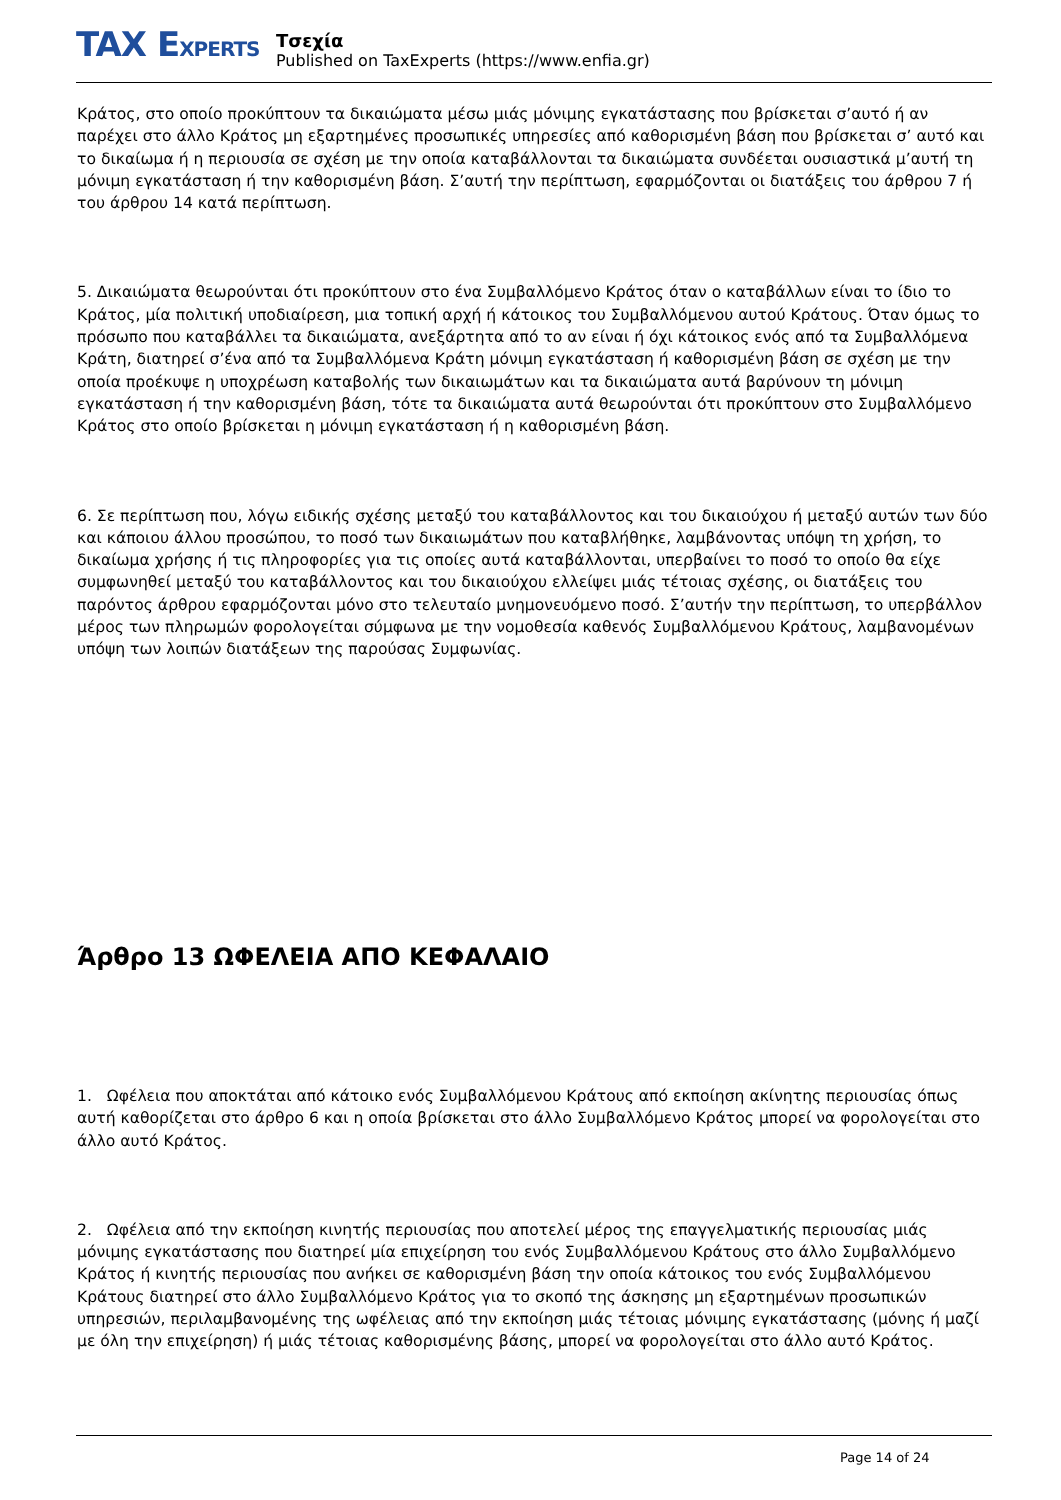TAX EXPERTS
Τσεχία
Published on TaxExperts (https://www.enfia.gr)
Κράτος, στο οποίο προκύπτουν τα δικαιώματα μέσω μιάς μόνιμης εγκατάστασης που βρίσκεται σ’αυτό ή αν παρέχει στο άλλο Κράτος μη εξαρτημένες προσωπικές υπηρεσίες από καθορισμένη βάση που βρίσκεται σ’ αυτό και το δικαίωμα ή η περιουσία σε σχέση με την οποία καταβάλλονται τα δικαιώματα συνδέεται ουσιαστικά μ’αυτή τη μόνιμη εγκατάσταση ή την καθορισμένη βάση. Σ’αυτή την περίπτωση, εφαρμόζονται οι διατάξεις του άρθρου 7 ή του άρθρου 14 κατά περίπτωση.
5. Δικαιώματα θεωρούνται ότι προκύπτουν στο ένα Συμβαλλόμενο Κράτος όταν ο καταβάλλων είναι το ίδιο το Κράτος, μία πολιτική υποδιαίρεση, μια τοπική αρχή ή κάτοικος του Συμβαλλόμενου αυτού Κράτους. Όταν όμως το πρόσωπο που καταβάλλει τα δικαιώματα, ανεξάρτητα από το αν είναι ή όχι κάτοικος ενός από τα Συμβαλλόμενα Κράτη, διατηρεί σ’ένα από τα Συμβαλλόμενα Κράτη μόνιμη εγκατάσταση ή καθορισμένη βάση σε σχέση με την οποία προέκυψε η υποχρέωση καταβολής των δικαιωμάτων και τα δικαιώματα αυτά βαρύνουν τη μόνιμη εγκατάσταση ή την καθορισμένη βάση, τότε τα δικαιώματα αυτά θεωρούνται ότι προκύπτουν στο Συμβαλλόμενο Κράτος στο οποίο βρίσκεται η μόνιμη εγκατάσταση ή η καθορισμένη βάση.
6. Σε περίπτωση που, λόγω ειδικής σχέσης μεταξύ του καταβάλλοντος και του δικαιούχου ή μεταξύ αυτών των δύο και κάποιου άλλου προσώπου, το ποσό των δικαιωμάτων που καταβλήθηκε, λαμβάνοντας υπόψη τη χρήση, το δικαίωμα χρήσης ή τις πληροφορίες για τις οποίες αυτά καταβάλλονται, υπερβαίνει το ποσό το οποίο θα είχε συμφωνηθεί μεταξύ του καταβάλλοντος και του δικαιούχου ελλείψει μιάς τέτοιας σχέσης, οι διατάξεις του παρόντος άρθρου εφαρμόζονται μόνο στο τελευταίο μνημονευόμενο ποσό. Σ’αυτήν την περίπτωση, το υπερβάλλον μέρος των πληρωμών φορολογείται σύμφωνα με την νομοθεσία καθενός Συμβαλλόμενου Κράτους, λαμβανομένων υπόψη των λοιπών διατάξεων της παρούσας Συμφωνίας.
Άρθρο 13 ΩΦΕΛΕΙΑ ΑΠΟ ΚΕΦΑΛΑΙΟ
1. Ωφέλεια που αποκτάται από κάτοικο ενός Συμβαλλόμενου Κράτους από εκποίηση ακίνητης περιουσίας όπως αυτή καθορίζεται στο άρθρο 6 και η οποία βρίσκεται στο άλλο Συμβαλλόμενο Κράτος μπορεί να φορολογείται στο άλλο αυτό Κράτος.
2. Ωφέλεια από την εκποίηση κινητής περιουσίας που αποτελεί μέρος της επαγγελματικής περιουσίας μιάς μόνιμης εγκατάστασης που διατηρεί μία επιχείρηση του ενός Συμβαλλόμενου Κράτους στο άλλο Συμβαλλόμενο Κράτος ή κινητής περιουσίας που ανήκει σε καθορισμένη βάση την οποία κάτοικος του ενός Συμβαλλόμενου Κράτους διατηρεί στο άλλο Συμβαλλόμενο Κράτος για το σκοπό της άσκησης μη εξαρτημένων προσωπικών υπηρεσιών, περιλαμβανομένης της ωφέλειας από την εκποίηση μιάς τέτοιας μόνιμης εγκατάστασης (μόνης ή μαζί με όλη την επιχείρηση) ή μιάς τέτοιας καθορισμένης βάσης, μπορεί να φορολογείται στο άλλο αυτό Κράτος.
Page 14 of 24